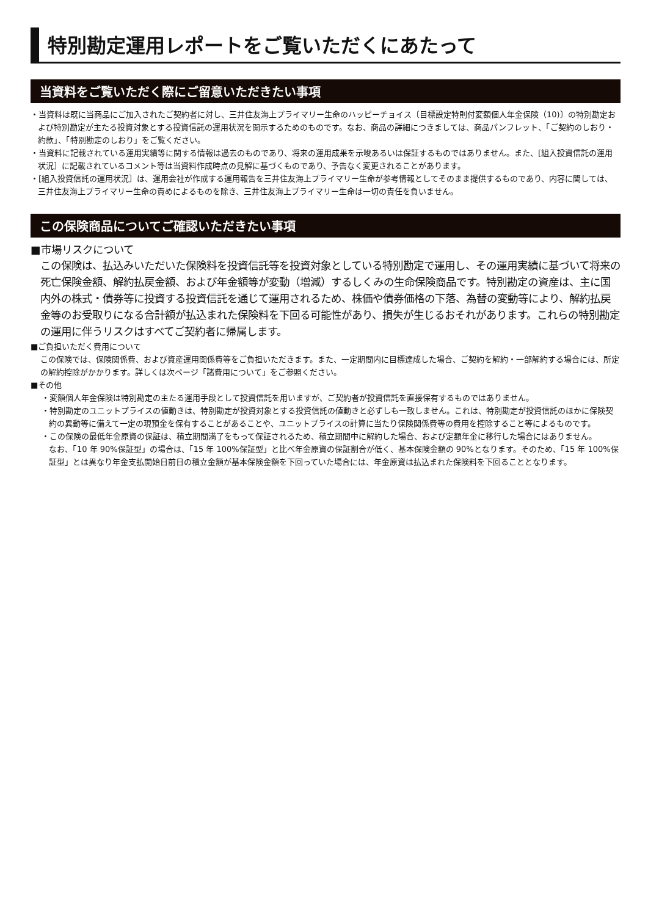特別勘定運用レポートをご覧いただくにあたって
当資料をご覧いただく際にご留意いただきたい事項
・当資料は既に当商品にご加入されたご契約者に対し、三井住友海上プライマリー生命のハッピーチョイス〔目標設定特則付変額個人年金保険（10)〕の特別勘定および特別勘定が主たる投資対象とする投資信託の運用状況を開示するためのものです。なお、商品の詳細につきましては、商品パンフレット、「ご契約のしおり・約款」、「特別勘定のしおり」をご覧ください。
・当資料に記載されている運用実績等に関する情報は過去のものであり、将来の運用成果を示唆あるいは保証するものではありません。また、[組入投資信託の運用状況］に記載されているコメント等は当資料作成時点の見解に基づくものであり、予告なく変更されることがあります。
・[組入投資信託の運用状況］は、運用会社が作成する運用報告を三井住友海上プライマリー生命が参考情報としてそのまま提供するものであり、内容に関しては、三井住友海上プライマリー生命の責めによるものを除き、三井住友海上プライマリー生命は一切の責任を負いません。
この保険商品についてご確認いただきたい事項
■市場リスクについて
この保険は、払込みいただいた保険料を投資信託等を投資対象としている特別勘定で運用し、その運用実績に基づいて将来の死亡保険金額、解約払戻金額、および年金額等が変動（増減）するしくみの生命保険商品です。特別勘定の資産は、主に国内外の株式・債券等に投資する投資信託を通じて運用されるため、株価や債券価格の下落、為替の変動等により、解約払戻金等のお受取りになる合計額が払込まれた保険料を下回る可能性があり、損失が生じるおそれがあります。これらの特別勘定の運用に伴うリスクはすべてご契約者に帰属します。
■ご負担いただく費用について
この保険では、保険関係費、および資産運用関係費等をご負担いただきます。また、一定期間内に目標達成した場合、ご契約を解約・一部解約する場合には、所定の解約控除がかかります。詳しくは次ページ「諸費用について」をご参照ください。
■その他
・変額個人年金保険は特別勘定の主たる運用手段として投資信託を用いますが、ご契約者が投資信託を直接保有するものではありません。
・特別勘定のユニットプライスの値動きは、特別勘定が投資対象とする投資信託の値動きと必ずしも一致しません。これは、特別勘定が投資信託のほかに保険契約の異動等に備えて一定の現預金を保有することがあることや、ユニットプライスの計算に当たり保険関係費等の費用を控除すること等によるものです。
・この保険の最低年金原資の保証は、積立期間満了をもって保証されるため、積立期間中に解約した場合、および定額年金に移行した場合にはありません。
なお、「10 年 90%保証型」の場合は、「15 年 100%保証型」と比べ年金原資の保証割合が低く、基本保険金額の 90%となります。そのため、「15 年 100%保証型」とは異なり年金支払開始日前日の積立金額が基本保険金額を下回っていた場合には、年金原資は払込まれた保険料を下回ることとなります。